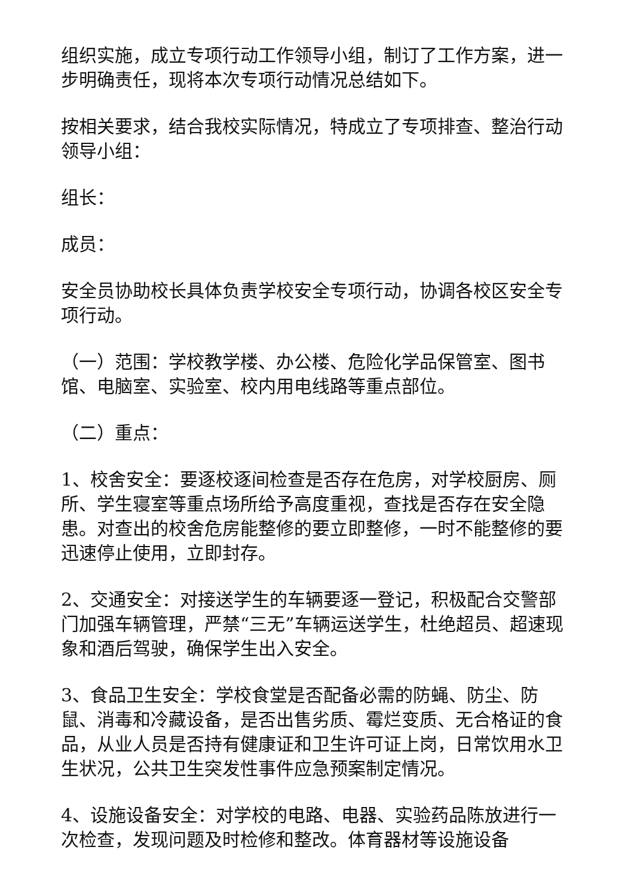组织实施，成立专项行动工作领导小组，制订了工作方案，进一步明确责任，现将本次专项行动情况总结如下。
按相关要求，结合我校实际情况，特成立了专项排查、整治行动领导小组：
组长：
成员：
安全员协助校长具体负责学校安全专项行动，协调各校区安全专项行动。
（一）范围：学校教学楼、办公楼、危险化学品保管室、图书馆、电脑室、实验室、校内用电线路等重点部位。
（二）重点：
1、校舍安全：要逐校逐间检查是否存在危房，对学校厨房、厕所、学生寝室等重点场所给予高度重视，查找是否存在安全隐患。对查出的校舍危房能整修的要立即整修，一时不能整修的要迅速停止使用，立即封存。
2、交通安全：对接送学生的车辆要逐一登记，积极配合交警部门加强车辆管理，严禁“三无”车辆运送学生，杜绝超员、超速现象和酒后驾驶，确保学生出入安全。
3、食品卫生安全：学校食堂是否配备必需的防蝇、防尘、防鼠、消毒和冷藏设备，是否出售劣质、霉烂变质、无合格证的食品，从业人员是否持有健康证和卫生许可证上岗，日常饮用水卫生状况，公共卫生突发性事件应急预案制定情况。
4、设施设备安全：对学校的电路、电器、实验药品陈放进行一次检查，发现问题及时检修和整改。体育器材等设施设备